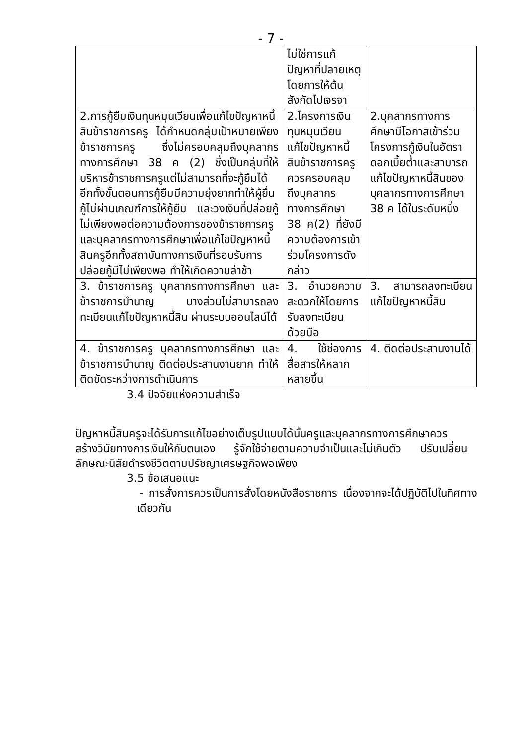- 7 -
| | ไม่ใช่การแก้ปัญหาที่ปลายเหตุโดยการให้ต้นสังกัดไปเจรจา | |
| 2.การกู้ยืมเงินทุนหมุนเวียนเพื่อแก้ไขปัญหาหนี้สินข้าราชการครู ได้กำหนดกลุ่มเป้าหมายเพียงข้าราชการครู ซึ่งไม่ครอบคลุมถึงบุคลากรทางการศึกษา 38 ค (2) ซึ่งเป็นกลุ่มที่ให้บริหารข้าราชการครูแต่ไม่สามารถที่จะกู้ยืมได้ อีกทั้งขั้นตอนการกู้ยืมมีความยุ่งยากทำให้ผู้ยื่นกู้ไม่ผ่านเกณฑ์การให้กู้ยืม และวงเงินที่ปล่อยกู้ไม่เพียงพอต่อความต้องการของข้าราชการครูและบุคลากรทางการศึกษาเพื่อแก้ไขปัญหาหนี้สินครูอีกทั้งสถาบันทางการเงินที่รอบรับการปล่อยกู้มีไม่เพียงพอ ทำให้เกิดความล่าช้า | 2.โครงการเงินทุนหมุนเวียนแก้ไขปัญหาหนี้สินข้าราชการครู ควรครอบคลุมถึงบุคลากรทางการศึกษา 38 ค(2) ที่ยังมีความต้องการเข้าร่วมโครงการดังกล่าว | 2.บุคลากรทางการศึกษามีโอกาสเข้าร่วมโครงการกู้เงินในอัตราดอกเบี้ยต่ำและสามารถแก้ไขปัญหาหนี้สินของบุคลากรทางการศึกษา 38 ค ได้ในระดับหนึ่ง |
| 3. ข้าราชการครู บุคลากรทางการศึกษา และข้าราชการบำนาญ บางส่วนไม่สามารถลงทะเบียนแก้ไขปัญหาหนี้สิน ผ่านระบบออนไลน์ได้ | 3. อำนวยความสะดวกให้โดยการรับลงทะเบียนด้วยมือ | 3. สามารถลงทะเบียนแก้ไขปัญหาหนี้สิน |
| 4. ข้าราชการครู บุคลากรทางการศึกษา และข้าราชการบำนาญ ติดต่อประสานงานยาก ทำให้ติดขัดระหว่างการดำเนินการ | 4. ใช้ช่องการสื่อสารให้หลากหลายขึ้น | 4. ติดต่อประสานงานได้ |
3.4 ปัจจัยแห่งความสำเร็จ
ปัญหาหนี้สินครูจะได้รับการแก้ไขอย่างเต็มรูปแบบได้นั้นครูและบุคลากรทางการศึกษาควรสร้างวินัยทางการเงินให้กับตนเอง รู้จักใช้จ่ายตามความจำเป็นและไม่เกินตัว ปรับเปลี่ยนลักษณะนิสัยดำรงชีวิตตามปรัชญาเศรษฐกิจพอเพียง
3.5 ข้อเสนอแนะ
- การสั่งการควรเป็นการสั่งโดยหนังสือราชการ เนื่องจากจะได้ปฏิบัติไปในทิศทางเดียวกัน